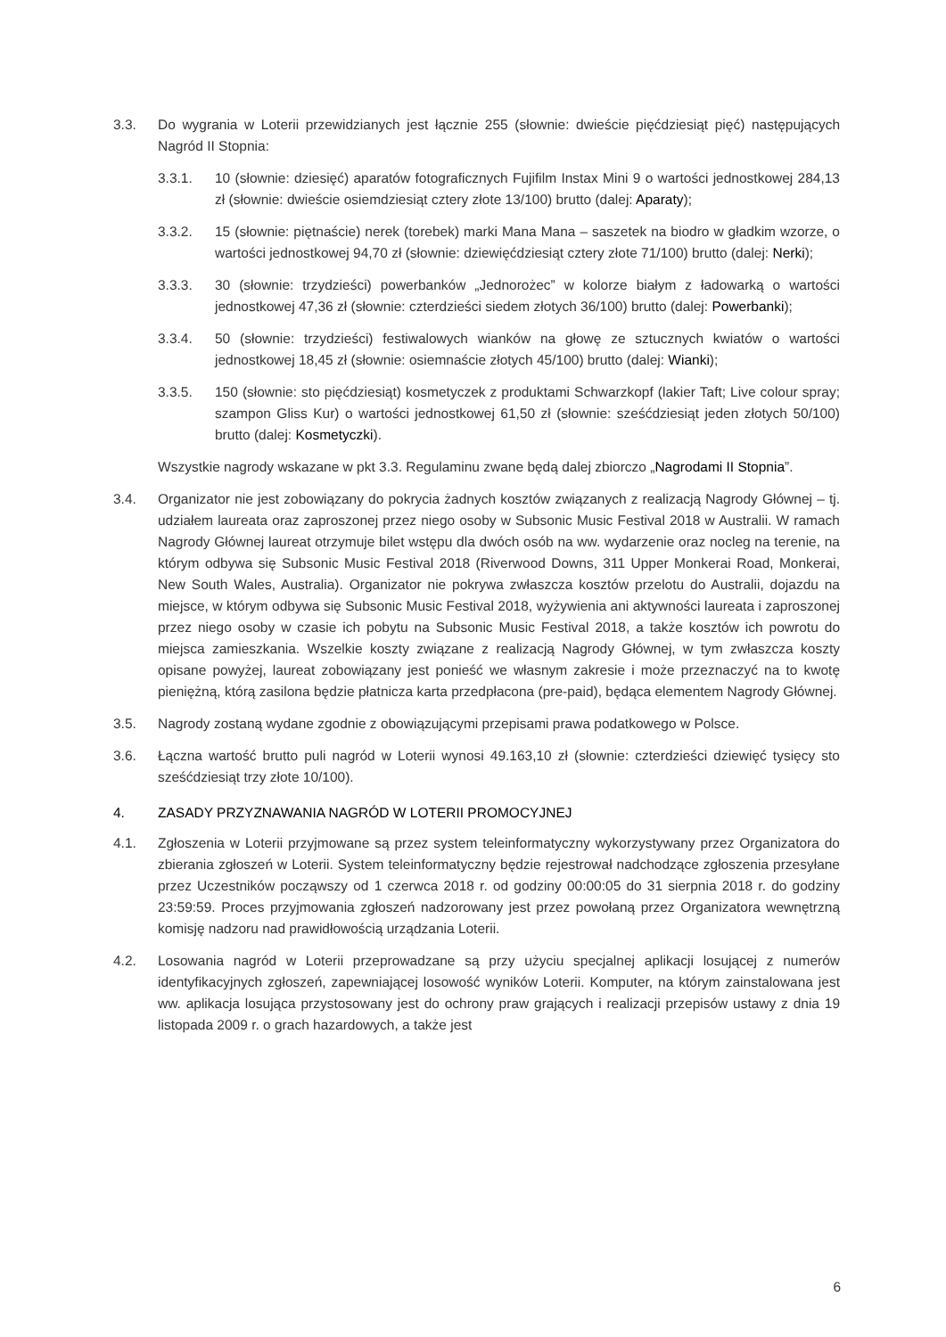3.3. Do wygrania w Loterii przewidzianych jest łącznie 255 (słownie: dwieście pięćdziesiąt pięć) następujących Nagród II Stopnia:
3.3.1. 10 (słownie: dziesięć) aparatów fotograficznych Fujifilm Instax Mini 9 o wartości jednostkowej 284,13 zł (słownie: dwieście osiemdziesiąt cztery złote 13/100) brutto (dalej: Aparaty);
3.3.2. 15 (słownie: piętnaście) nerek (torebek) marki Mana Mana – saszetek na biodro w gładkim wzorze, o wartości jednostkowej 94,70 zł (słownie: dziewięćdziesiąt cztery złote 71/100) brutto (dalej: Nerki);
3.3.3. 30 (słownie: trzydzieści) powerbanków „Jednorożec” w kolorze białym z ładowarką o wartości jednostkowej 47,36 zł (słownie: czterdzieści siedem złotych 36/100) brutto (dalej: Powerbanki);
3.3.4. 50 (słownie: trzydzieści) festiwalowych wianków na głowę ze sztucznych kwiatów o wartości jednostkowej 18,45 zł (słownie: osiemnaście złotych 45/100) brutto (dalej: Wianki);
3.3.5. 150 (słownie: sto pięćdziesiąt) kosmetyczek z produktami Schwarzkopf (lakier Taft; Live colour spray; szampon Gliss Kur) o wartości jednostkowej 61,50 zł (słownie: sześćdziesiąt jeden złotych 50/100) brutto (dalej: Kosmetyczki).
Wszystkie nagrody wskazane w pkt 3.3. Regulaminu zwane będą dalej zbiorczo „Nagrodami II Stopnia”.
3.4. Organizator nie jest zobowiązany do pokrycia żadnych kosztów związanych z realizacją Nagrody Głównej – tj. udziałem laureata oraz zaproszonej przez niego osoby w Subsonic Music Festival 2018 w Australii. W ramach Nagrody Głównej laureat otrzymuje bilet wstępu dla dwóch osób na ww. wydarzenie oraz nocleg na terenie, na którym odbywa się Subsonic Music Festival 2018 (Riverwood Downs, 311 Upper Monkerai Road, Monkerai, New South Wales, Australia). Organizator nie pokrywa zwłaszcza kosztów przelotu do Australii, dojazdu na miejsce, w którym odbywa się Subsonic Music Festival 2018, wyżywienia ani aktywności laureata i zaproszonej przez niego osoby w czasie ich pobytu na Subsonic Music Festival 2018, a także kosztów ich powrotu do miejsca zamieszkania. Wszelkie koszty związane z realizacją Nagrody Głównej, w tym zwłaszcza koszty opisane powyżej, laureat zobowiązany jest ponieść we własnym zakresie i może przeznaczyć na to kwotę pieniężną, którą zasilona będzie płatnicza karta przedpłacona (pre-paid), będąca elementem Nagrody Głównej.
3.5. Nagrody zostaną wydane zgodnie z obowiązującymi przepisami prawa podatkowego w Polsce.
3.6. Łączna wartość brutto puli nagród w Loterii wynosi 49.163,10 zł (słownie: czterdzieści dziewięć tysięcy sto sześćdziesiąt trzy złote 10/100).
4. ZASADY PRZYZNAWANIA NAGRÓD W LOTERII PROMOCYJNEJ
4.1. Zgłoszenia w Loterii przyjmowane są przez system teleinformatyczny wykorzystywany przez Organizatora do zbierania zgłoszeń w Loterii. System teleinformatyczny będzie rejestrował nadchodzące zgłoszenia przesyłane przez Uczestników począwszy od 1 czerwca 2018 r. od godziny 00:00:05 do 31 sierpnia 2018 r. do godziny 23:59:59. Proces przyjmowania zgłoszeń nadzorowany jest przez powołaną przez Organizatora wewnętrzną komisję nadzoru nad prawidłowością urządzania Loterii.
4.2. Losowania nagród w Loterii przeprowadzane są przy użyciu specjalnej aplikacji losującej z numerów identyfikacyjnych zgłoszeń, zapewniającej losowość wyników Loterii. Komputer, na którym zainstalowana jest ww. aplikacja losująca przystosowany jest do ochrony praw grających i realizacji przepisów ustawy z dnia 19 listopada 2009 r. o grach hazardowych, a także jest
6